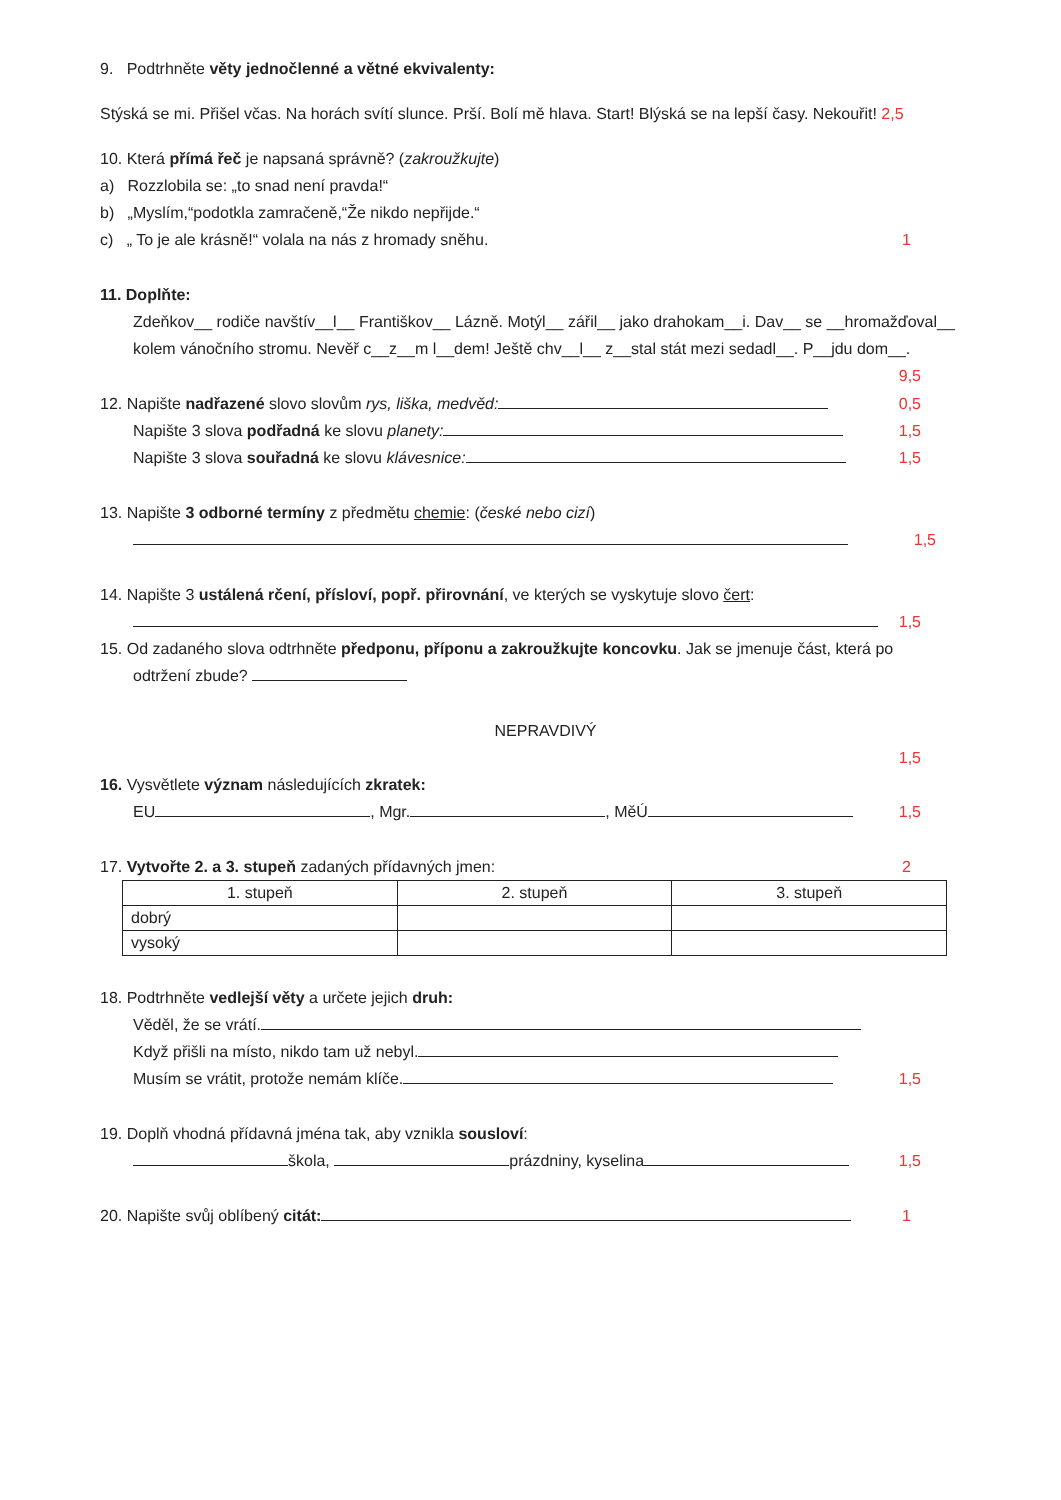9. Podtrhněte věty jednočlenné a větné ekvivalenty:
Stýská se mi. Přišel včas. Na horách svítí slunce. Prší. Bolí mě hlava. Start! Blýská se na lepší časy. Nekouřit! 2,5
10. Která přímá řeč je napsaná správně? (zakroužkujte)
a) Rozzlobila se: „to snad není pravda!“
b) „Myslím,“podotkla zamračeně,“Že nikdo nepřijde.“
c) „ To je ale krásně!“ volala na nás z hromady sněhu. 1
11. Doplňte:
Zdeňkov__ rodiče navštív__l__ Františkov__ Lázně. Motýl__ zářil__ jako drahokam__i. Dav__ se __hromažďoval__ kolem vánočního stromu. Nevěř c__z__m l__dem! Ještě chv__l__ z__stal stát mezi sedadl__. P__jdu dom__. 9,5
12. Napište nadřazené slovo slovům rys, liška, medvěd: 0,5
Napište 3 slova podřadná ke slovu planety: 1,5
Napište 3 slova souřadná ke slovu klávesnice: 1,5
13. Napište 3 odborné termíny z předmětu chemie: (české nebo cizí)
1,5
14. Napište 3 ustálená rčení, přísloví, popř. přirovnání, ve kterých se vyskytuje slovo čert:
1,5
15. Od zadaného slova odtrhněte předponu, příponu a zakroužkujte koncovku. Jak se jmenuje část, která po
odtržení zbude?
NEPRAVDIVÝ
1,5
16. Vysvětlete význam následujících zkratek:
EU , Mgr. , MěÚ 1,5
17. Vytvořte 2. a 3. stupeň zadaných přídavných jmen: 2
| 1. stupeň | 2. stupeň | 3. stupeň |
| --- | --- | --- |
| dobrý | | |
| vysoký | | |
18. Podtrhněte vedlejší věty a určete jejich druh:
Věděl, že se vrátí.
Když přišli na místo, nikdo tam už nebyl.
Musím se vrátit, protože nemám klíče. 1,5
19. Doplň vhodná přídavná jména tak, aby vznikla sousloví:
škola, prázdniny, kyselina 1,5
20. Napište svůj oblíbený citát: 1